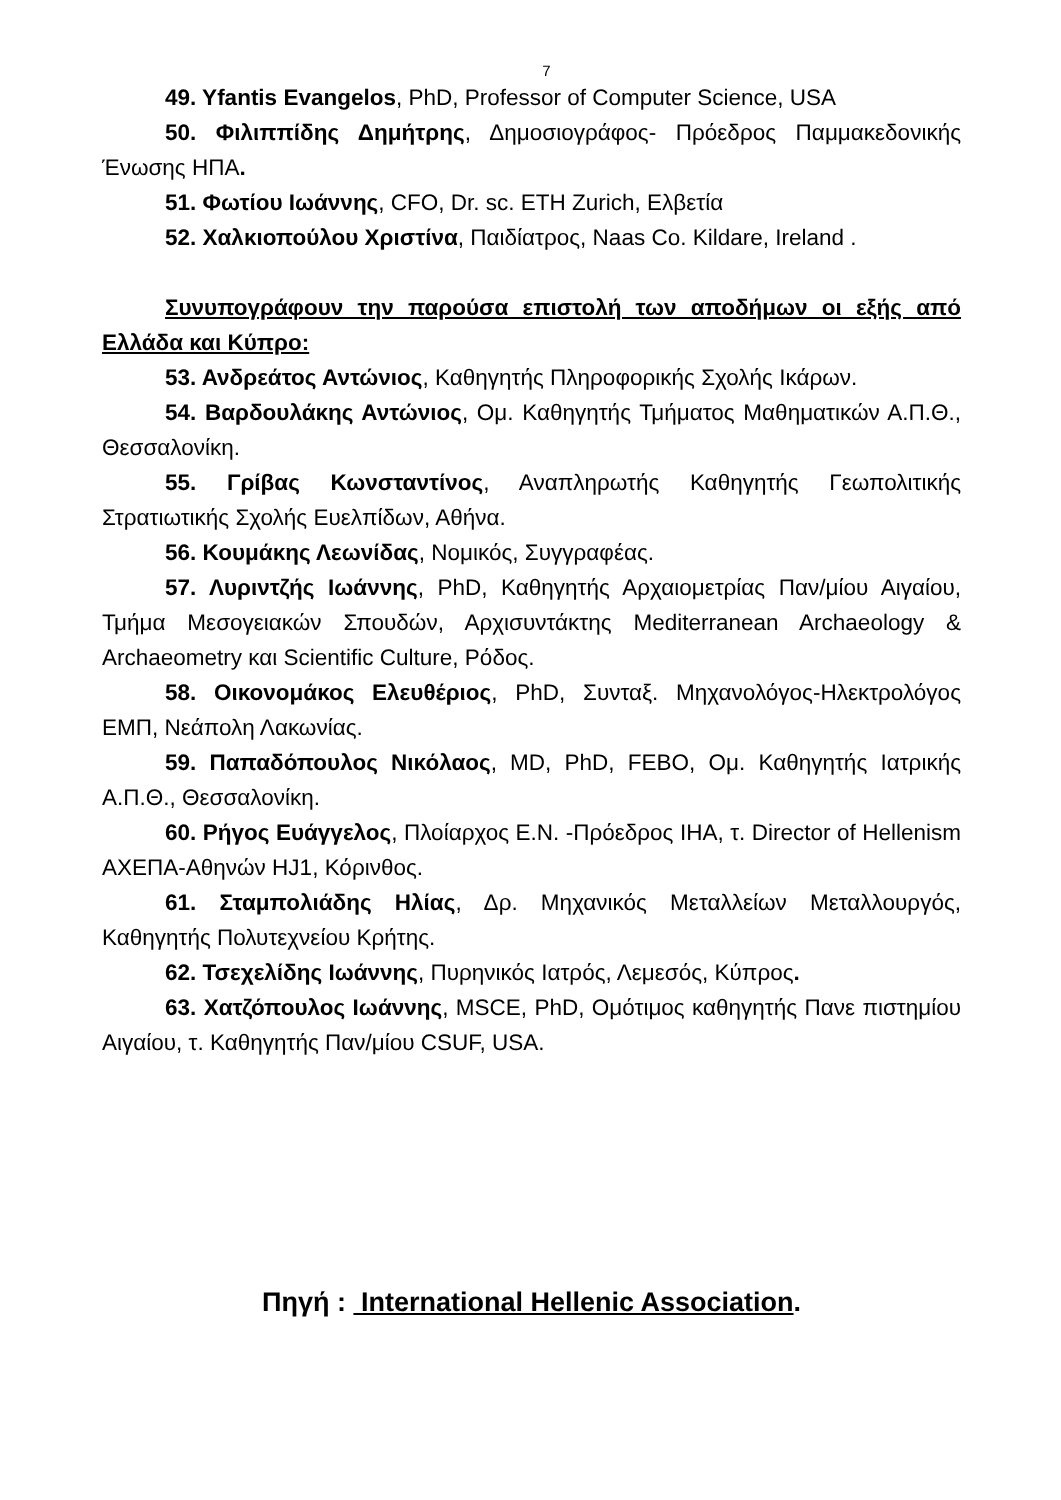7
49. Yfantis Evangelos, PhD, Professor of Computer Science, USA
50. Φιλιππίδης Δημήτρης, Δημοσιογράφος- Πρόεδρος Παμμακεδονικής Ένωσης ΗΠΑ.
51. Φωτίου Ιωάννης, CFO, Dr. sc. ETH Zurich, Ελβετία
52. Χαλκιοπούλου Χριστίνα, Παιδίατρος, Naas Co. Kildare, Ireland .
Συνυπογράφουν την παρούσα επιστολή των αποδήμων οι εξής από Ελλάδα και Κύπρο:
53. Ανδρεάτος Αντώνιος, Καθηγητής Πληροφορικής Σχολής Ικάρων.
54. Βαρδουλάκης Αντώνιος, Ομ. Καθηγητής Τμήματος Μαθηματικών Α.Π.Θ., Θεσσαλονίκη.
55. Γρίβας Κωνσταντίνος, Αναπληρωτής Καθηγητής Γεωπολιτικής Στρατιωτικής Σχολής Ευελπίδων, Αθήνα.
56. Κουμάκης Λεωνίδας, Νομικός, Συγγραφέας.
57. Λυριντζής Ιωάννης, PhD, Καθηγητής Αρχαιομετρίας Παν/μίου Αιγαίου, Τμήμα Μεσογειακών Σπουδών, Αρχισυντάκτης Mediterranean Archaeology & Archaeometry και Scientific Culture, Ρόδος.
58. Οικονομάκος Ελευθέριος, PhD, Συνταξ. Μηχανολόγος-Ηλεκτρολόγος ΕΜΠ, Νεάπολη Λακωνίας.
59. Παπαδόπουλος Νικόλαος, MD, PhD, FEBO, Ομ. Καθηγητής Ιατρικής Α.Π.Θ., Θεσσαλονίκη.
60. Ρήγος Ευάγγελος, Πλοίαρχος Ε.Ν. -Πρόεδρος ΙΗΑ, τ. Director of Hellenism ΑΧΕΠΑ-Αθηνών HJ1, Κόρινθος.
61. Σταμπολιάδης Ηλίας, Δρ. Μηχανικός Μεταλλείων Μεταλλουργός, Καθηγητής Πολυτεχνείου Κρήτης.
62. Τσεχελίδης Ιωάννης, Πυρηνικός Ιατρός, Λεμεσός, Κύπρος.
63. Χατζόπουλος Ιωάννης, MSCE, PhD, Ομότιμος καθηγητής Πανε πιστημίου Αιγαίου, τ. Καθηγητής Παν/μίου CSUF, USA.
Πηγή : International Hellenic Association.